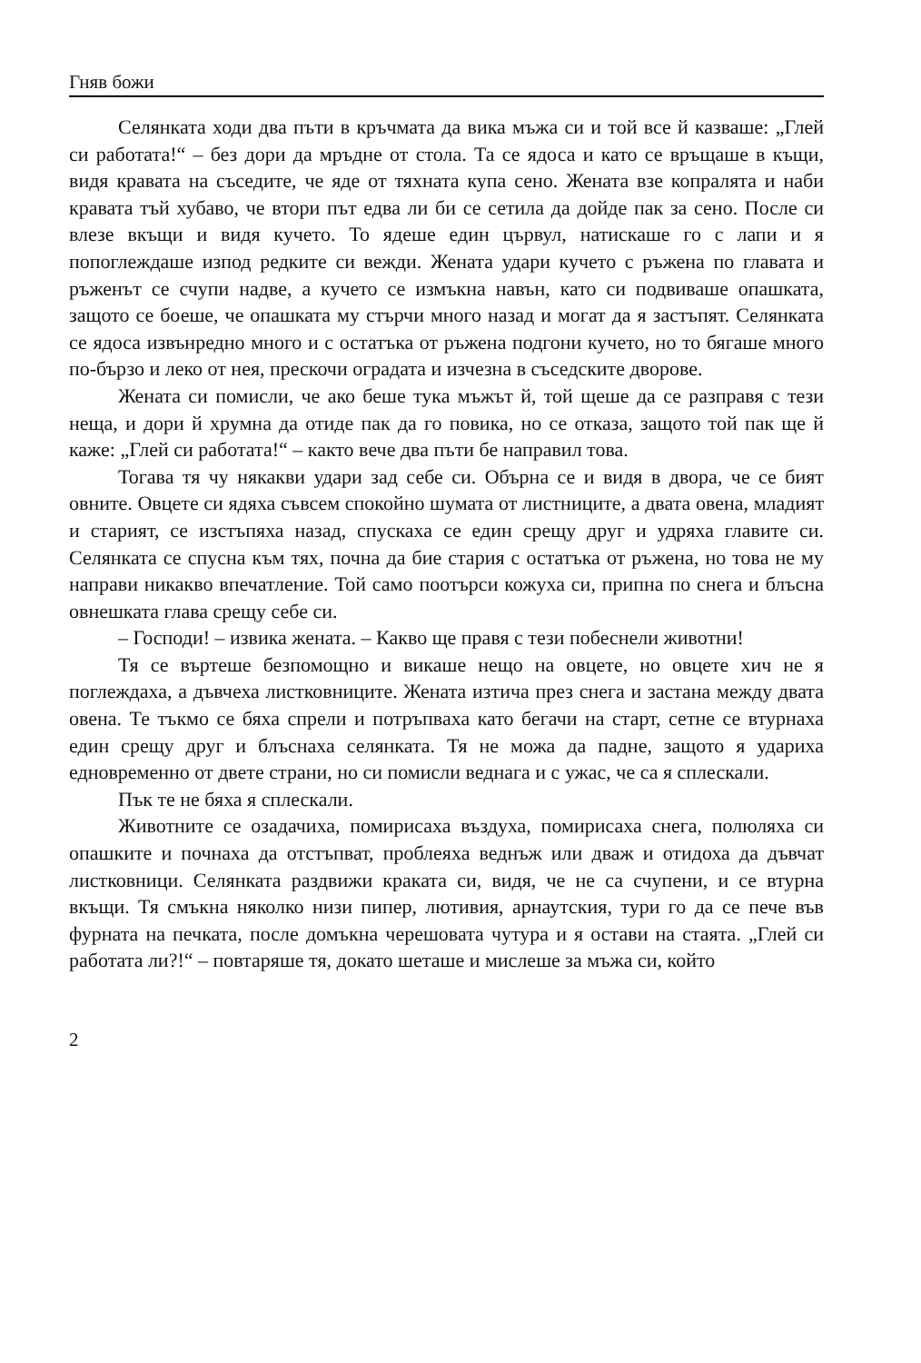Гняв божи
Селянката ходи два пъти в кръчмата да вика мъжа си и той все й казваше: „Глей си работата!“ – без дори да мръдне от стола. Та се ядоса и като се връщаше в къщи, видя кравата на съседите, че яде от тяхната купа сено. Жената взе копралята и наби кравата тъй хубаво, че втори път едва ли би се сетила да дойде пак за сено. После си влезе вкъщи и видя кучето. То ядеше един цървул, натискаше го с лапи и я попоглеждаше изпод редките си вежди. Жената удари кучето с ръжена по главата и ръженът се счупи надве, а кучето се измъкна навън, като си подвиваше опашката, защото се боеше, че опашката му стърчи много назад и могат да я застъпят. Селянката се ядоса извънредно много и с остатъка от ръжена подгони кучето, но то бягаше много по-бързо и леко от нея, прескочи оградата и изчезна в съседските дворове.
Жената си помисли, че ако беше тука мъжът й, той щеше да се разправя с тези неща, и дори й хрумна да отиде пак да го повика, но се отказа, защото той пак ще й каже: „Глей си работата!“ – както вече два пъти бе направил това.
Тогава тя чу някакви удари зад себе си. Обърна се и видя в двора, че се бият овните. Овцете си ядяха съвсем спокойно шумата от листниците, а двата овена, младият и старият, се изстъпяха назад, спускаха се един срещу друг и удряха главите си. Селянката се спусна към тях, почна да бие стария с остатъка от ръжена, но това не му направи никакво впечатление. Той само поотърси кожуха си, припна по снега и блъсна овнешката глава срещу себе си.
– Господи! – извика жената. – Какво ще правя с тези побеснели животни!
Тя се въртеше безпомощно и викаше нещо на овцете, но овцете хич не я поглеждаха, а дъвчеха листковниците. Жената изтича през снега и застана между двата овена. Те тъкмо се бяха спрели и потръпваха като бегачи на старт, сетне се втурнаха един срещу друг и блъснаха селянката. Тя не можа да падне, защото я удариха едновременно от двете страни, но си помисли веднага и с ужас, че са я сплескали.
Пък те не бяха я сплескали.
Животните се озадачиха, помирисаха въздуха, помирисаха снега, полюляха си опашките и почнаха да отстъпват, проблеяха веднъж или дваж и отидоха да дъвчат листковници. Селянката раздвижи краката си, видя, че не са счупени, и се втурна вкъщи. Тя смъкна няколко низи пипер, лютивия, арнаутския, тури го да се пече във фурната на печката, после домъкна черешовата чутура и я остави на стаята. „Глей си работата ли?!“ – повтаряше тя, докато шеташе и мислеше за мъжа си, който
2